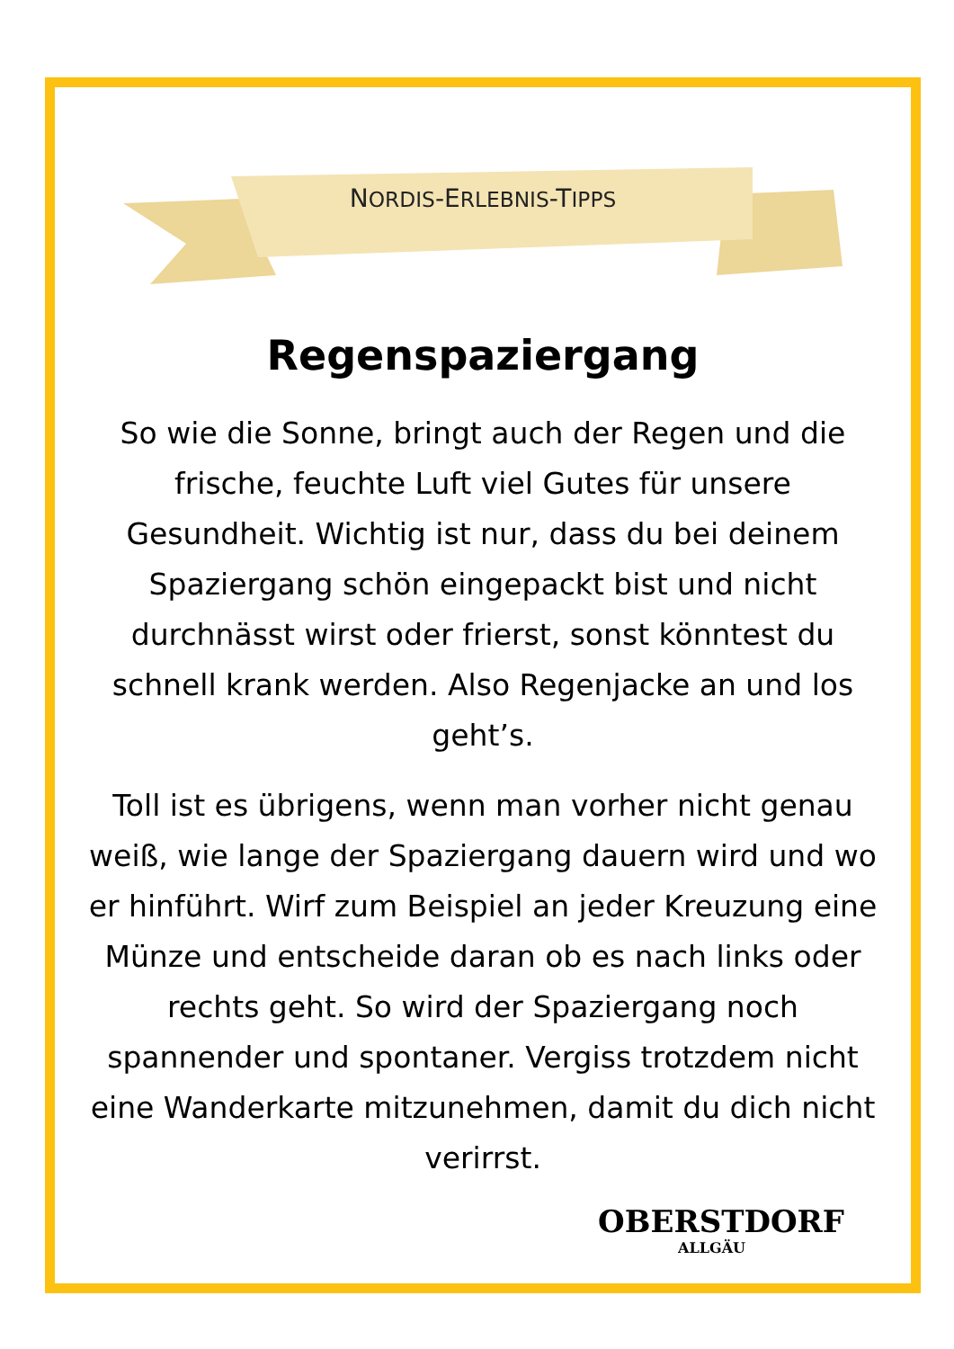NORDIS-ERLEBNIS-TIPPS
Regenspaziergang
So wie die Sonne, bringt auch der Regen und die frische, feuchte Luft viel Gutes für unsere Gesundheit. Wichtig ist nur, dass du bei deinem Spaziergang schön eingepackt bist und nicht durchnässt wirst oder frierst, sonst könntest du schnell krank werden. Also Regenjacke an und los geht’s.
Toll ist es übrigens, wenn man vorher nicht genau weiß, wie lange der Spaziergang dauern wird und wo er hinführt. Wirf zum Beispiel an jeder Kreuzung eine Münze und entscheide daran ob es nach links oder rechts geht. So wird der Spaziergang noch spannender und spontaner. Vergiss trotzdem nicht eine Wanderkarte mitzunehmen, damit du dich nicht verirrst.
OBERSTDORF
ALLGÄU